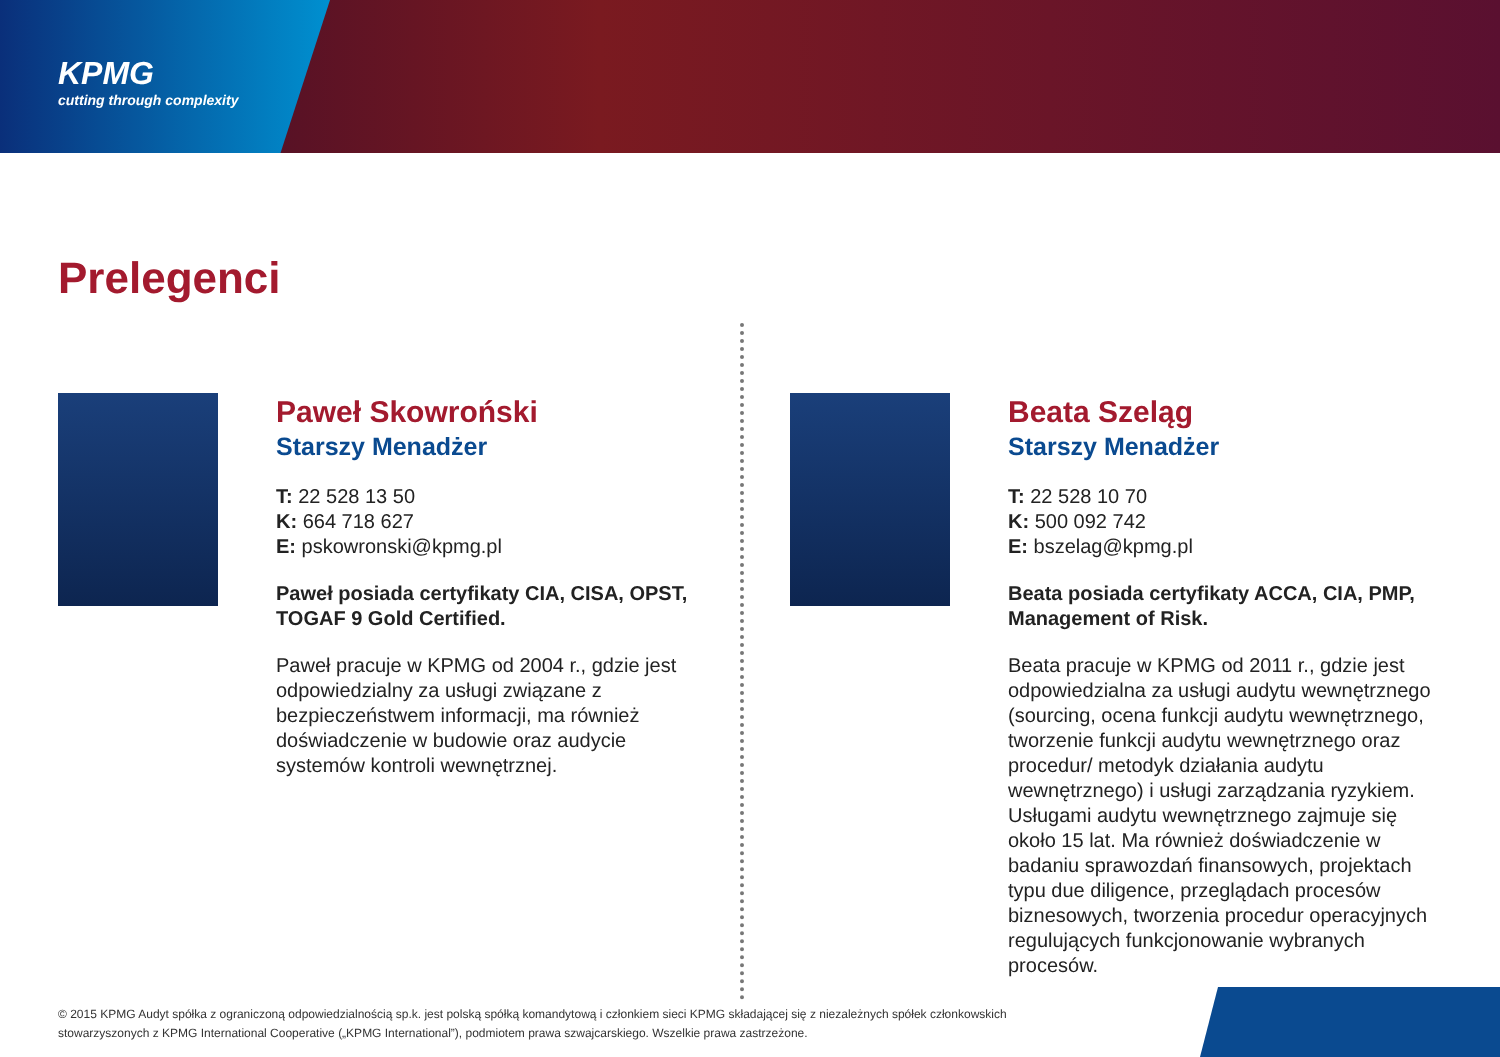KPMG
cutting through complexity
Prelegenci
Paweł Skowroński
Starszy Menadżer
T: 22 528 13 50
K: 664 718 627
E: pskowronski@kpmg.pl
Paweł posiada certyfikaty CIA, CISA, OPST, TOGAF 9 Gold Certified.
Paweł pracuje w KPMG od 2004 r., gdzie jest odpowiedzialny za usługi związane z bezpieczeństwem informacji, ma również doświadczenie w budowie oraz audycie systemów kontroli wewnętrznej.
Beata Szeląg
Starszy Menadżer
T: 22 528 10 70
K: 500 092 742
E: bszelag@kpmg.pl
Beata posiada certyfikaty ACCA, CIA, PMP, Management of Risk.
Beata pracuje w KPMG od 2011 r., gdzie jest odpowiedzialna za usługi audytu wewnętrznego (sourcing, ocena funkcji audytu wewnętrznego, tworzenie funkcji audytu wewnętrznego oraz procedur/ metodyk działania audytu wewnętrznego) i usługi zarządzania ryzykiem. Usługami audytu wewnętrznego zajmuje się około 15 lat. Ma również doświadczenie w badaniu sprawozdań finansowych, projektach typu due diligence, przeglądach procesów biznesowych, tworzenia procedur operacyjnych regulujących funkcjonowanie wybranych procesów.
© 2015 KPMG Audyt spółka z ograniczoną odpowiedzialnością sp.k. jest polską spółką komandytową i członkiem sieci KPMG składającej się z niezależnych spółek członkowskich stowarzyszonych z KPMG International Cooperative („KPMG International”), podmiotem prawa szwajcarskiego. Wszelkie prawa zastrzeżone.